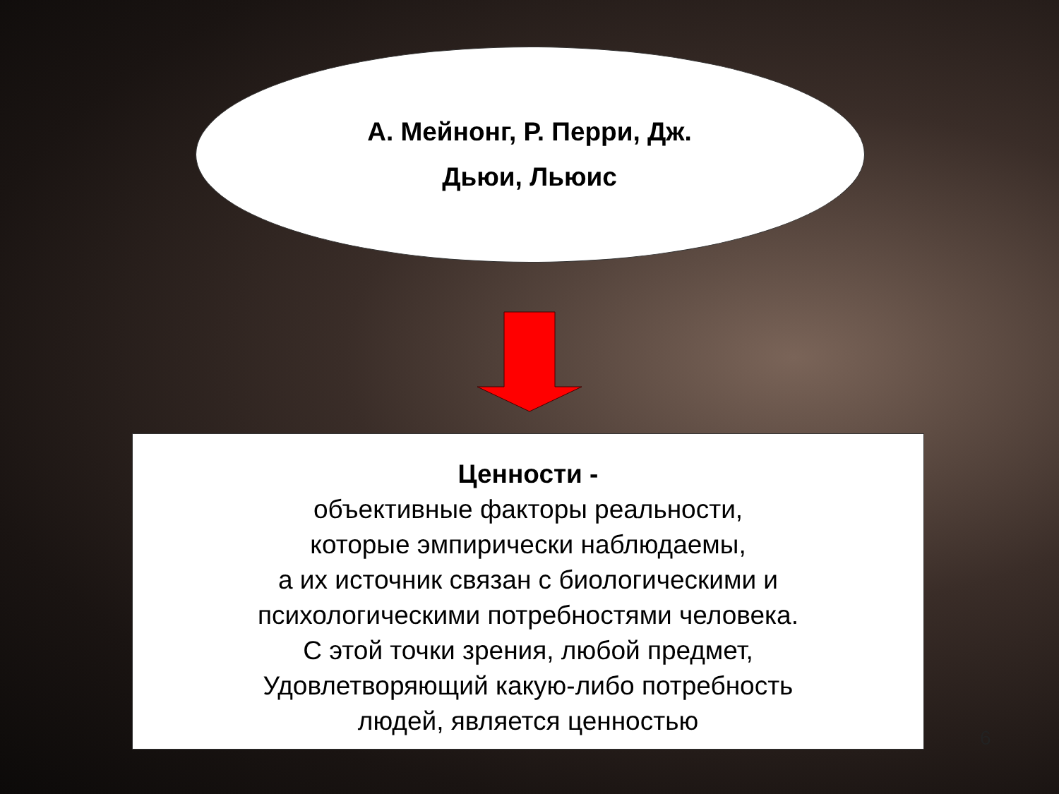А. Мейнонг, Р. Перри, Дж.
Дьюи, Льюис
Ценности -
объективные факторы реальности,
которые эмпирически наблюдаемы,
а их источник связан с биологическими и
психологическими потребностями человека.
С этой точки зрения, любой предмет,
Удовлетворяющий какую-либо потребность
людей, является ценностью
6